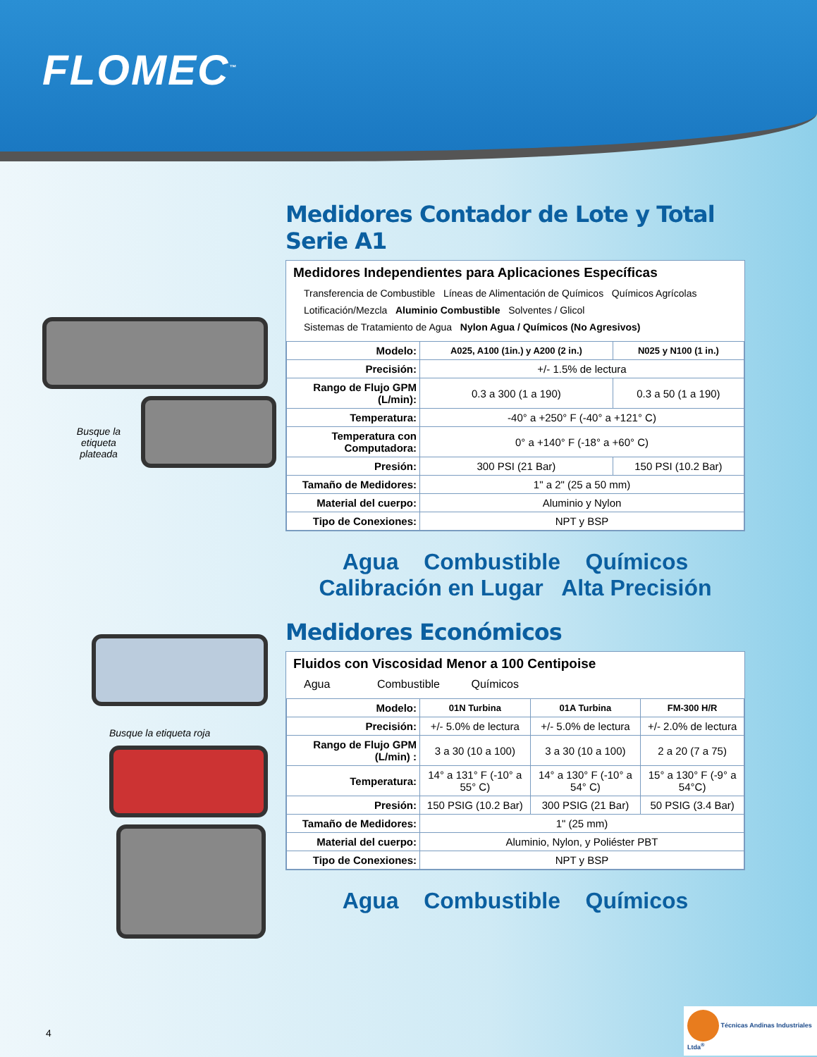FLOMEC<sup>™</sup>
Busque la etiqueta plateada
Busque la etiqueta roja
Medidores Contador de Lote y Total Serie A1
Medidores Independientes para Aplicaciones Específicas
Transferencia de Combustible Líneas de Alimentación de Químicos Químicos Agrícolas
Lotificación/Mezcla Aluminio Combustible Solventes / Glicol
Sistemas de Tratamiento de Agua Nylon Agua / Químicos (No Agresivos)
| Modelo: | A025, A100 (1in.) y A200 (2 in.) | N025 y N100 (1 in.) |
| Precisión: | +/- 1.5% de lectura | |
| Rango de Flujo GPM (L/min): | 0.3 a 300 (1 a 190) | 0.3 a 50 (1 a 190) |
| Temperatura: | -40° a +250° F (-40° a +121° C) | |
| Temperatura con Computadora: | 0° a +140° F (-18° a +60° C) | |
| Presión: | 300 PSI (21 Bar) | 150 PSI (10.2 Bar) |
| Tamaño de Medidores: | 1" a 2" (25 a 50 mm) | |
| Material del cuerpo: | Aluminio y Nylon | |
| Tipo de Conexiones: | NPT y BSP | |
Agua Combustible Químicos
Calibración en Lugar Alta Precisión
Medidores Económicos
Fluidos con Viscosidad Menor a 100 Centipoise
Agua Combustible Químicos
| Modelo: | 01N Turbina | 01A Turbina | FM-300 H/R |
| Precisión: | +/- 5.0% de lectura | +/- 5.0% de lectura | +/- 2.0% de lectura |
| Rango de Flujo GPM (L/min) : | 3 a 30 (10 a 100) | 3 a 30 (10 a 100) | 2 a 20 (7 a 75) |
| Temperatura: | 14° a 131° F (-10° a 55° C) | 14° a 130° F (-10° a 54° C) | 15° a 130° F (-9° a 54°C) |
| Presión: | 150 PSIG (10.2 Bar) | 300 PSIG (21 Bar) | 50 PSIG (3.4 Bar) |
| Tamaño de Medidores: | 1" (25 mm) | | |
| Material del cuerpo: | Aluminio, Nylon, y Poliéster PBT | | |
| Tipo de Conexiones: | NPT y BSP | | |
Agua Combustible Químicos
4
Técnicas Andinas Industriales Ltda<sup>®</sup>